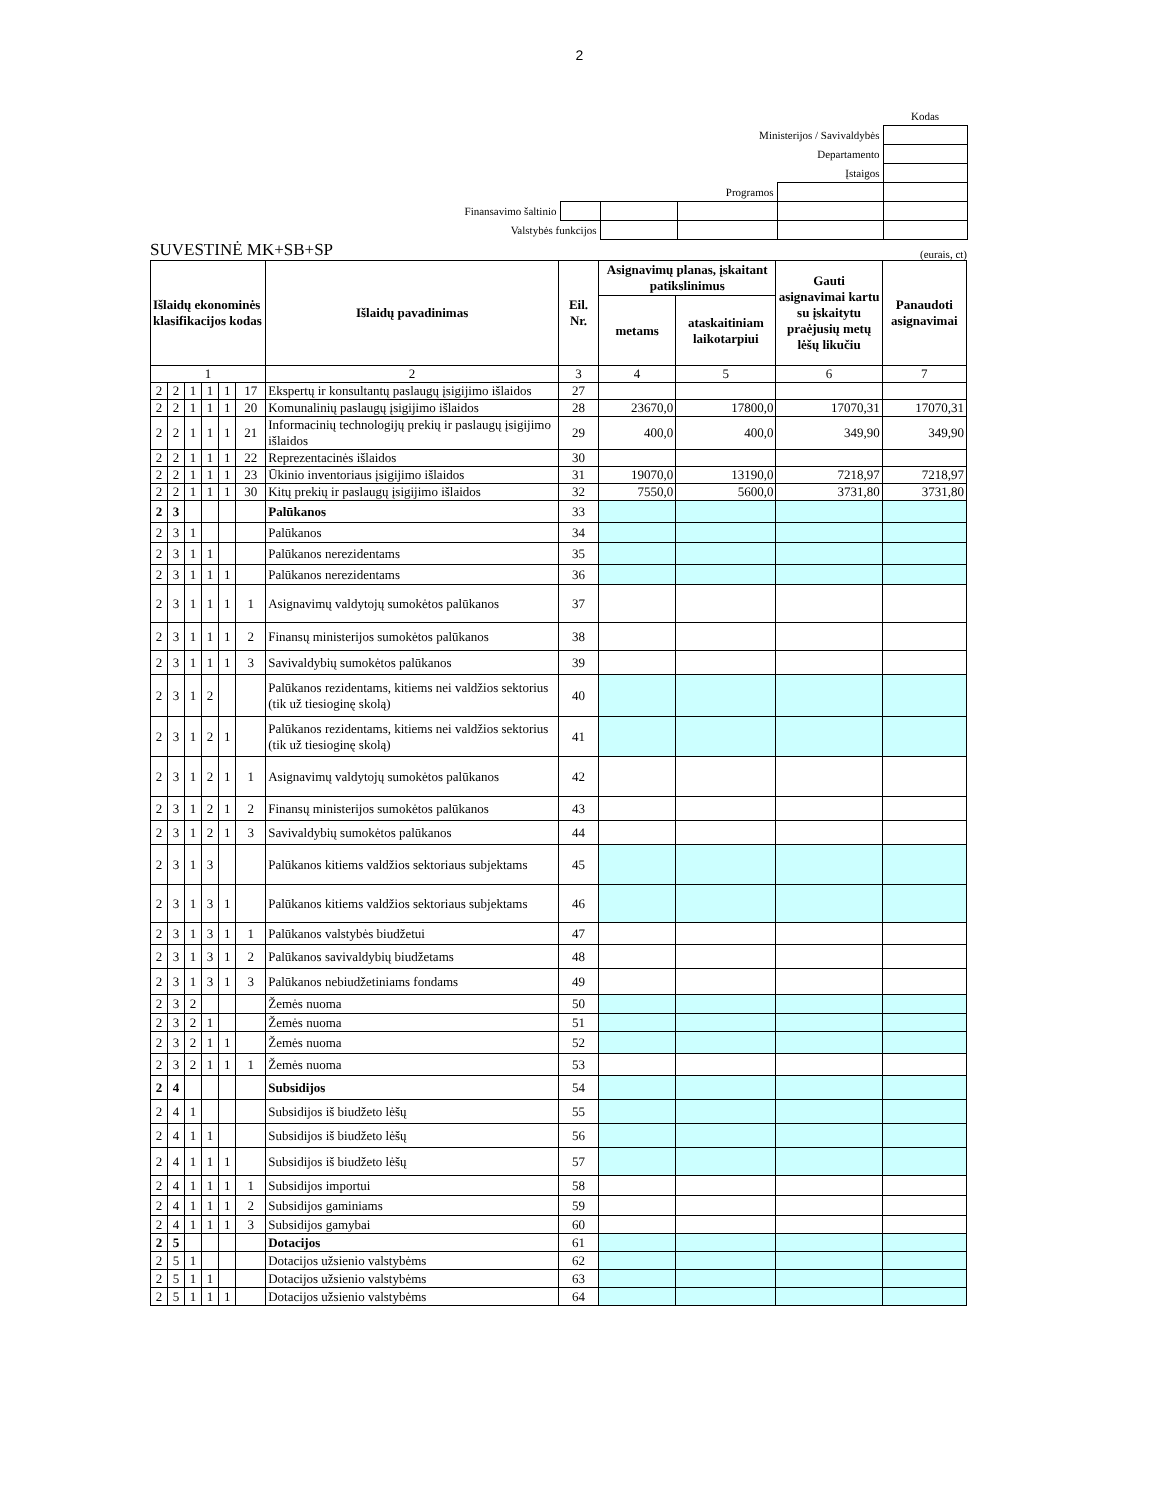2
| | | | | | Kodas |
| Ministerijos / Savivaldybės | | | | | |
| Departamento | | | | | |
| Įstaigos | | | | | |
| Programos | | | | | |
| Finansavimo šaltinio | | | | | |
| Valstybės funkcijos | | | | | |
SUVESTINĖ MK+SB+SP (eurais, ct)
| Išlaidų ekonominės klasifikacijos kodas | | | | | | Išlaidų pavadinimas | Eil. Nr. | Asignavimų planas, įskaitant patikslinimus | | Gauti asignavimai kartu su įskaitytu praėjusių metų lėšų likučiu | Panaudoti asignavimai |
| --- | --- | --- | --- | --- | --- | --- | --- | --- | --- | --- | --- |
| | | | | | | | | metams | ataskaitiniam laikotarpiui | | |
| 1 | | | | | | 2 | 3 | 4 | 5 | 6 | 7 |
| 2 | 2 | 1 | 1 | 1 | 17 | Ekspertų ir konsultantų paslaugų įsigijimo išlaidos | 27 | | | | |
| 2 | 2 | 1 | 1 | 1 | 20 | Komunalinių paslaugų įsigijimo išlaidos | 28 | 23670,0 | 17800,0 | 17070,31 | 17070,31 |
| 2 | 2 | 1 | 1 | 1 | 21 | Informacinių technologijų prekių ir paslaugų įsigijimo išlaidos | 29 | 400,0 | 400,0 | 349,90 | 349,90 |
| 2 | 2 | 1 | 1 | 1 | 22 | Reprezentacinės išlaidos | 30 | | | | |
| 2 | 2 | 1 | 1 | 1 | 23 | Ūkinio inventoriaus įsigijimo išlaidos | 31 | 19070,0 | 13190,0 | 7218,97 | 7218,97 |
| 2 | 2 | 1 | 1 | 1 | 30 | Kitų prekių ir paslaugų įsigijimo išlaidos | 32 | 7550,0 | 5600,0 | 3731,80 | 3731,80 |
| 2 | 3 | | | | | Palūkanos | 33 | | | | |
| 2 | 3 | 1 | | | | Palūkanos | 34 | | | | |
| 2 | 3 | 1 | 1 | | | Palūkanos nerezidentams | 35 | | | | |
| 2 | 3 | 1 | 1 | 1 | | Palūkanos nerezidentams | 36 | | | | |
| 2 | 3 | 1 | 1 | 1 | 1 | Asignavimų valdytojų sumokėtos palūkanos | 37 | | | | |
| 2 | 3 | 1 | 1 | 1 | 2 | Finansų ministerijos sumokėtos palūkanos | 38 | | | | |
| 2 | 3 | 1 | 1 | 1 | 3 | Savivaldybių sumokėtos palūkanos | 39 | | | | |
| 2 | 3 | 1 | 2 | | | Palūkanos rezidentams, kitiems nei valdžios sektorius (tik už tiesioginę skolą) | 40 | | | | |
| 2 | 3 | 1 | 2 | 1 | | Palūkanos rezidentams, kitiems nei valdžios sektorius (tik už tiesioginę skolą) | 41 | | | | |
| 2 | 3 | 1 | 2 | 1 | 1 | Asignavimų valdytojų sumokėtos palūkanos | 42 | | | | |
| 2 | 3 | 1 | 2 | 1 | 2 | Finansų ministerijos sumokėtos palūkanos | 43 | | | | |
| 2 | 3 | 1 | 2 | 1 | 3 | Savivaldybių sumokėtos palūkanos | 44 | | | | |
| 2 | 3 | 1 | 3 | | | Palūkanos kitiems valdžios sektoriaus subjektams | 45 | | | | |
| 2 | 3 | 1 | 3 | 1 | | Palūkanos kitiems valdžios sektoriaus subjektams | 46 | | | | |
| 2 | 3 | 1 | 3 | 1 | 1 | Palūkanos valstybės biudžetui | 47 | | | | |
| 2 | 3 | 1 | 3 | 1 | 2 | Palūkanos savivaldybių biudžetams | 48 | | | | |
| 2 | 3 | 1 | 3 | 1 | 3 | Palūkanos nebiudžetiniams fondams | 49 | | | | |
| 2 | 3 | 2 | | | | Žemės nuoma | 50 | | | | |
| 2 | 3 | 2 | 1 | | | Žemės nuoma | 51 | | | | |
| 2 | 3 | 2 | 1 | 1 | | Žemės nuoma | 52 | | | | |
| 2 | 3 | 2 | 1 | 1 | 1 | Žemės nuoma | 53 | | | | |
| 2 | 4 | | | | | Subsidijos | 54 | | | | |
| 2 | 4 | 1 | | | | Subsidijos iš biudžeto lėšų | 55 | | | | |
| 2 | 4 | 1 | 1 | | | Subsidijos iš biudžeto lėšų | 56 | | | | |
| 2 | 4 | 1 | 1 | 1 | | Subsidijos iš biudžeto lėšų | 57 | | | | |
| 2 | 4 | 1 | 1 | 1 | 1 | Subsidijos importui | 58 | | | | |
| 2 | 4 | 1 | 1 | 1 | 2 | Subsidijos gaminiams | 59 | | | | |
| 2 | 4 | 1 | 1 | 1 | 3 | Subsidijos gamybai | 60 | | | | |
| 2 | 5 | | | | | Dotacijos | 61 | | | | |
| 2 | 5 | 1 | | | | Dotacijos užsienio valstybėms | 62 | | | | |
| 2 | 5 | 1 | 1 | | | Dotacijos užsienio valstybėms | 63 | | | | |
| 2 | 5 | 1 | 1 | 1 | | Dotacijos užsienio valstybėms | 64 | | | | |